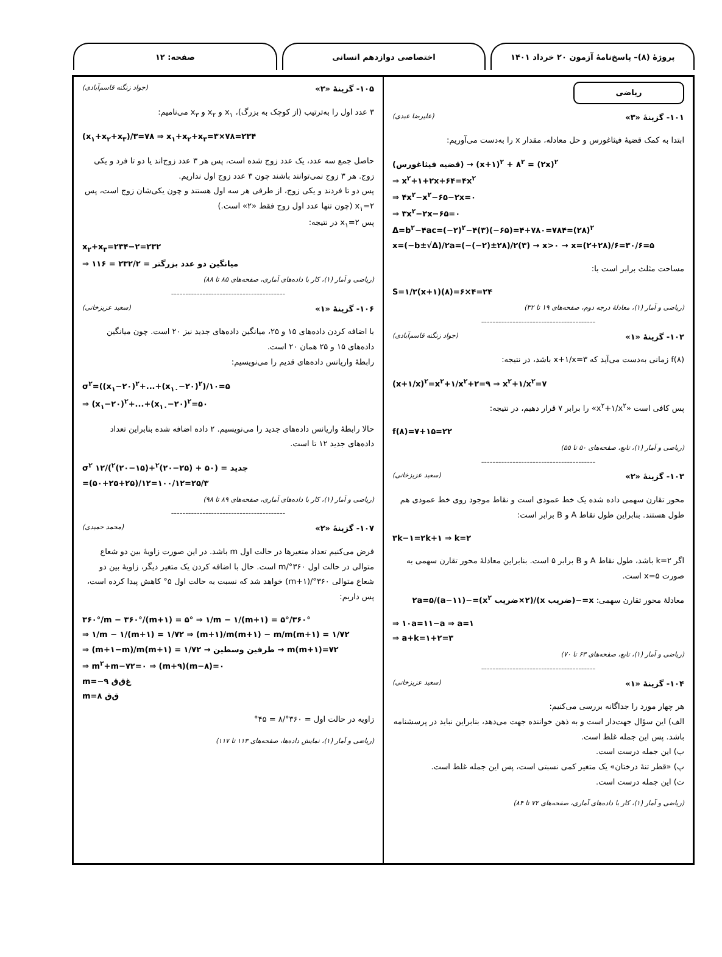پروژهٔ (۸)– پاسخ‌نامهٔ آزمون ۲۰ خرداد ۱۴۰۱
اختصاصی دوازدهم انسانی صفحه: ۱۲
ریاضی
۱۰۱- گزینهٔ «۳» (علیرضا عبدی)
ابتدا به کمک قضیهٔ فیثاغورس و حل معادله، مقدار x را به‌دست می‌آوریم:
(قضیه فیثاغورس) → (x+۱)<sup>۲</sup> + ۸<sup>۲</sup> = (۲x)<sup>۲</sup>
⇒ x<sup>۲</sup>+۱+۲x+۶۴=۴x<sup>۲</sup>
⇒ ۴x<sup>۲</sup>−x<sup>۲</sup>−۶۵−۲x=۰
⇒ ۳x<sup>۲</sup>−۲x−۶۵=۰
Δ=b<sup>۲</sup>−۴ac=(−۲)<sup>۲</sup>−۴(۳)(−۶۵)=۴+۷۸۰=۷۸۴=(۲۸)<sup>۲</sup>
x=(−b±√Δ)/۲a=(−(−۲)±۲۸)/۲(۳) → x>۰ → x=(۲+۲۸)/۶=۳۰/۶=۵
مساحت مثلث برابر است با:
S=۱/۲(x+۱)(۸)=۶×۴=۲۴
(ریاضی و آمار (۱)، معادلهٔ درجه دوم، صفحه‌های ۱۹ تا ۳۲)
----------------------------------------
۱۰۲- گزینهٔ «۱» (جواد زنگنه قاسم‌آبادی)
f(۸) زمانی به‌دست می‌آید که x+۱/x=۳ باشد، در نتیجه:
(x+۱/x)<sup>۲</sup>=x<sup>۲</sup>+۱/x<sup>۲</sup>+۲=۹ ⇒ x<sup>۲</sup>+۱/x<sup>۲</sup>=۷
پس کافی است «x<sup>۲</sup>+۱/x<sup>۲</sup>» را برابر ۷ قرار دهیم، در نتیجه:
f(۸)=۷+۱۵=۲۲
(ریاضی و آمار (۱)، تابع، صفحه‌های ۵۰ تا ۵۵)
----------------------------------------
۱۰۳- گزینهٔ «۲» (سعید عزیزخانی)
محور تقارن سهمی داده شده یک خط عمودی است و نقاط موجود روی خط عمودی هم طول هستند. بنابراین طول نقاط A و B برابر است:
۳k−۱=۲k+۱ ⇒ k=۲
اگر k=۲ باشد، طول نقاط A و B برابر ۵ است. بنابراین معادلهٔ محور تقارن سهمی به صورت x=۵ است.
معادلهٔ محور تقارن سهمی: x=−(ضریب x)/(۲×ضریب x<sup>۲</sup>)=−(a−۱۱)/۲a=۵
⇒ ۱۰a=۱۱−a ⇒ a=۱
⇒ a+k=۱+۲=۳
(ریاضی و آمار (۱)، تابع، صفحه‌های ۶۳ تا ۷۰)
----------------------------------------
۱۰۴- گزینهٔ «۱» (سعید عزیزخانی)
هر چهار مورد را جداگانه بررسی می‌کنیم:
الف) این سؤال جهت‌دار است و به ذهن خواننده جهت می‌دهد، بنابراین نباید در پرسشنامه باشد. پس این جمله غلط است.
ب) این جمله درست است.
پ) «قطر تنهٔ درختان» یک متغیر کمی نسبتی است، پس این جمله غلط است.
ت) این جمله درست است.
(ریاضی و آمار (۱)، کار با داده‌های آماری، صفحه‌های ۷۲ تا ۸۴)
۱۰۵- گزینهٔ «۲» (جواد زنگنه قاسم‌آبادی)
۳ عدد اول را به‌ترتیب (از کوچک به بزرگ)، x<sub>۱</sub> و x<sub>۲</sub> و x<sub>۳</sub> می‌نامیم:
(x<sub>۱</sub>+x<sub>۲</sub>+x<sub>۳</sub>)/۳=۷۸ ⇒ x<sub>۱</sub>+x<sub>۲</sub>+x<sub>۳</sub>=۳×۷۸=۲۳۴
حاصل جمع سه عدد، یک عدد زوج شده است، پس هر ۳ عدد زوج‌اند یا دو تا فرد و یکی زوج. هر ۳ زوج نمی‌توانند باشند چون ۳ عدد زوج اول نداریم.
پس دو تا فردند و یکی زوج، از طرفی هر سه اول هستند و چون یکی‌شان زوج است، پس x<sub>۱</sub>=۲ (چون تنها عدد اول زوج فقط «۲» است.)
پس x<sub>۱</sub>=۲ در نتیجه:
x<sub>۲</sub>+x<sub>۳</sub>=۲۳۴−۲=۲۳۲
⇒ میانگین دو عدد بزرگتر = ۲۳۲/۲ = ۱۱۶
(ریاضی و آمار (۱)، کار با داده‌های آماری، صفحه‌های ۸۵ تا ۸۸)
----------------------------------------
۱۰۶- گزینهٔ «۱» (سعید عزیزخانی)
با اضافه کردن داده‌های ۱۵ و ۲۵، میانگین داده‌های جدید نیز ۲۰ است. چون میانگین داده‌های ۱۵ و ۲۵ همان ۲۰ است.
رابطهٔ واریانس داده‌های قدیم را می‌نویسیم:
σ<sup>۲</sup>=((x<sub>۱</sub>−۲۰)<sup>۲</sup>+...+(x<sub>۱۰</sub>−۲۰)<sup>۲</sup>)/۱۰=۵
⇒ (x<sub>۱</sub>−۲۰)<sup>۲</sup>+...+(x<sub>۱۰</sub>−۲۰)<sup>۲</sup>=۵۰
حالا رابطهٔ واریانس داده‌های جدید را می‌نویسیم. ۲ داده اضافه شده بنابراین تعداد داده‌های جدید ۱۲ تا است.
σ<sup>۲</sup> جدید = (۵۰ + (۲۵−۲۰)<sup>۲</sup>+(۱۵−۲۰)<sup>۲</sup>)/۱۲
=(۵۰+۲۵+۲۵)/۱۲=۱۰۰/۱۲=۲۵/۳
(ریاضی و آمار (۱)، کار با داده‌های آماری، صفحه‌های ۸۹ تا ۹۸)
----------------------------------------
۱۰۷- گزینهٔ «۲» (محمد حمیدی)
فرض می‌کنیم تعداد متغیرها در حالت اول m باشد. در این صورت زاویهٔ بین دو شعاع متوالی در حالت اول ۳۶۰°/m است. حال با اضافه کردن یک متغیر دیگر، زاویهٔ بین دو شعاع متوالی ۳۶۰°/(m+۱) خواهد شد که نسبت به حالت اول ۵° کاهش پیدا کرده است، پس داریم:
۳۶۰°/m − ۳۶۰°/(m+۱) = ۵° ⇒ ۱/m − ۱/(m+۱) = ۵°/۳۶۰°
⇒ ۱/m − ۱/(m+۱) = ۱/۷۲ ⇒ (m+۱)/m(m+۱) − m/m(m+۱) = ۱/۷۲
⇒ (m+۱−m)/m(m+۱) = ۱/۷۲ → طرفین وسطین → m(m+۱)=۷۲
⇒ m<sup>۲</sup>+m−۷۲=۰ ⇒ (m+۹)(m−۸)=۰
m=−۹ غ‌ق‌ق
m=۸ ق‌ق
زاویه در حالت اول = ۳۶۰°/۸ = ۴۵°
(ریاضی و آمار (۱)، نمایش داده‌ها، صفحه‌های ۱۱۳ تا ۱۱۷)